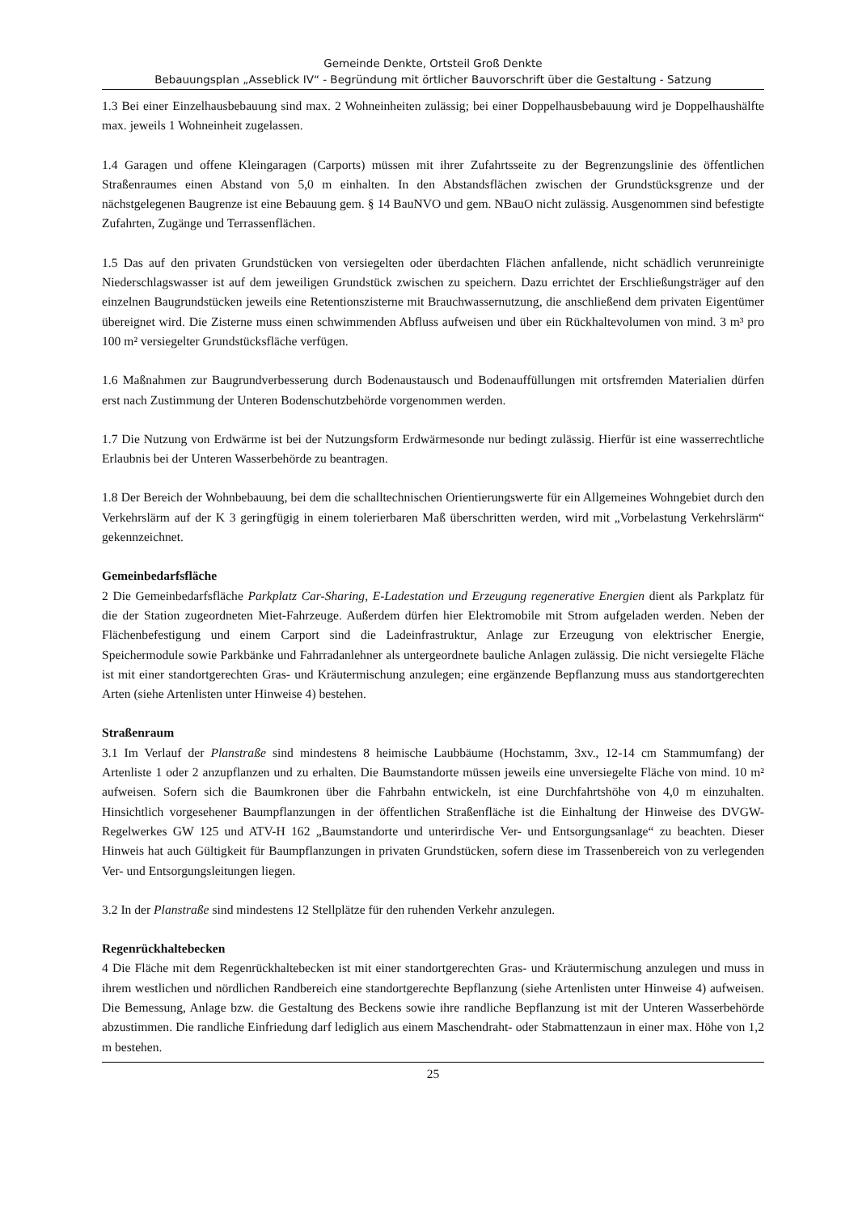Gemeinde Denkte, Ortsteil Groß Denkte
Bebauungsplan „Asseblick IV“ - Begründung mit örtlicher Bauvorschrift über die Gestaltung - Satzung
1.3 Bei einer Einzelhausbebauung sind max. 2 Wohneinheiten zulässig; bei einer Doppelhausbebauung wird je Doppelhaushälfte max. jeweils 1 Wohneinheit zugelassen.
1.4 Garagen und offene Kleingaragen (Carports) müssen mit ihrer Zufahrtsseite zu der Begrenzungslinie des öffentlichen Straßenraumes einen Abstand von 5,0 m einhalten. In den Abstandsflächen zwischen der Grundstücksgrenze und der nächstgelegenen Baugrenze ist eine Bebauung gem. § 14 BauNVO und gem. NBauO nicht zulässig. Ausgenommen sind befestigte Zufahrten, Zugänge und Terrassenflächen.
1.5 Das auf den privaten Grundstücken von versiegelten oder überdachten Flächen anfallende, nicht schädlich verunreinigte Niederschlagswasser ist auf dem jeweiligen Grundstück zwischen zu speichern. Dazu errichtet der Erschließungsträger auf den einzelnen Baugrundstücken jeweils eine Retentionszisterne mit Brauchwassernutzung, die anschließend dem privaten Eigentümer übereignet wird. Die Zisterne muss einen schwimmenden Abfluss aufweisen und über ein Rückhaltevolumen von mind. 3 m³ pro 100 m² versiegelter Grundstücksfläche verfügen.
1.6 Maßnahmen zur Baugrundverbesserung durch Bodenaustausch und Bodenauffüllungen mit ortsfremden Materialien dürfen erst nach Zustimmung der Unteren Bodenschutzbehörde vorgenommen werden.
1.7 Die Nutzung von Erdwärme ist bei der Nutzungsform Erdwärmesonde nur bedingt zulässig. Hierfür ist eine wasserrechtliche Erlaubnis bei der Unteren Wasserbehörde zu beantragen.
1.8 Der Bereich der Wohnbebauung, bei dem die schalltechnischen Orientierungswerte für ein Allgemeines Wohngebiet durch den Verkehrslärm auf der K 3 geringfügig in einem tolerierbaren Maß überschritten werden, wird mit „Vorbelastung Verkehrslärm“ gekennzeichnet.
Gemeinbedarfsfläche
2 Die Gemeinbedarfsfläche Parkplatz Car-Sharing, E-Ladestation und Erzeugung regenerative Energien dient als Parkplatz für die der Station zugeordneten Miet-Fahrzeuge. Außerdem dürfen hier Elektromobile mit Strom aufgeladen werden. Neben der Flächenbefestigung und einem Carport sind die Ladeinfrastruktur, Anlage zur Erzeugung von elektrischer Energie, Speichermodule sowie Parkbänke und Fahrradanlehner als untergeordnete bauliche Anlagen zulässig. Die nicht versiegelte Fläche ist mit einer standortgerechten Gras- und Kräutermischung anzulegen; eine ergänzende Bepflanzung muss aus standortgerechten Arten (siehe Artenlisten unter Hinweise 4) bestehen.
Straßenraum
3.1 Im Verlauf der Planstraße sind mindestens 8 heimische Laubbäume (Hochstamm, 3xv., 12-14 cm Stammumfang) der Artenliste 1 oder 2 anzupflanzen und zu erhalten. Die Baumstandorte müssen jeweils eine unversiegelte Fläche von mind. 10 m² aufweisen. Sofern sich die Baumkronen über die Fahrbahn entwickeln, ist eine Durchfahrtshöhe von 4,0 m einzuhalten. Hinsichtlich vorgesehener Baumpflanzungen in der öffentlichen Straßenfläche ist die Einhaltung der Hinweise des DVGW-Regelwerkes GW 125 und ATV-H 162 „Baumstandorte und unterirdische Ver- und Entsorgungsanlage“ zu beachten. Dieser Hinweis hat auch Gültigkeit für Baumpflanzungen in privaten Grundstücken, sofern diese im Trassenbereich von zu verlegenden Ver- und Entsorgungsleitungen liegen.
3.2 In der Planstraße sind mindestens 12 Stellplätze für den ruhenden Verkehr anzulegen.
Regenrückhaltebecken
4 Die Fläche mit dem Regenrückhaltebecken ist mit einer standortgerechten Gras- und Kräutermischung anzulegen und muss in ihrem westlichen und nördlichen Randbereich eine standortgerechte Bepflanzung (siehe Artenlisten unter Hinweise 4) aufweisen. Die Bemessung, Anlage bzw. die Gestaltung des Beckens sowie ihre randliche Bepflanzung ist mit der Unteren Wasserbehörde abzustimmen. Die randliche Einfriedung darf lediglich aus einem Maschendraht- oder Stabmattenzaun in einer max. Höhe von 1,2 m bestehen.
25